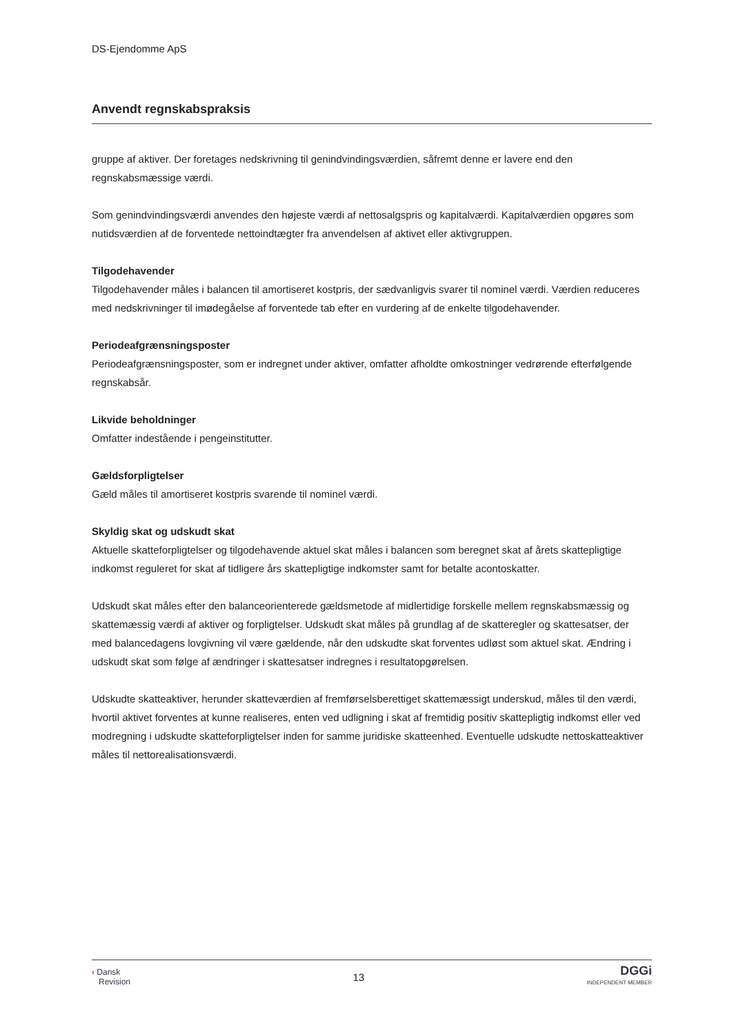DS-Ejendomme ApS
Anvendt regnskabspraksis
gruppe af aktiver. Der foretages nedskrivning til genindvindingsværdien, såfremt denne er lavere end den regnskabsmæssige værdi.
Som genindvindingsværdi anvendes den højeste værdi af nettosalgspris og kapitalværdi. Kapitalværdien opgøres som nutidsværdien af de forventede nettoindtægter fra anvendelsen af aktivet eller aktivgruppen.
Tilgodehavender
Tilgodehavender måles i balancen til amortiseret kostpris, der sædvanligvis svarer til nominel værdi. Værdien reduceres med nedskrivninger til imødegåelse af forventede tab efter en vurdering af de enkelte tilgodehavender.
Periodeafgrænsningsposter
Periodeafgrænsningsposter, som er indregnet under aktiver, omfatter afholdte omkostninger vedrørende efterfølgende regnskabsår.
Likvide beholdninger
Omfatter indestående i pengeinstitutter.
Gældsforpligtelser
Gæld måles til amortiseret kostpris svarende til nominel værdi.
Skyldig skat og udskudt skat
Aktuelle skatteforpligtelser og tilgodehavende aktuel skat måles i balancen som beregnet skat af årets skattepligtige indkomst reguleret for skat af tidligere års skattepligtige indkomster samt for betalte acontoskatter.
Udskudt skat måles efter den balanceorienterede gældsmetode af midlertidige forskelle mellem regnskabsmæssig og skattemæssig værdi af aktiver og forpligtelser. Udskudt skat måles på grundlag af de skatteregler og skattesatser, der med balancedagens lovgivning vil være gældende, når den udskudte skat forventes udløst som aktuel skat. Ændring i udskudt skat som følge af ændringer i skattesatser indregnes i resultatopgørelsen.
Udskudte skatteaktiver, herunder skatteværdien af fremførselsberettiget skattemæssigt underskud, måles til den værdi, hvortil aktivet forventes at kunne realiseres, enten ved udligning i skat af fremtidig positiv skattepligtig indkomst eller ved modregning i udskudte skatteforpligtelser inden for samme juridiske skatteenhed. Eventuelle udskudte nettoskatteaktiver måles til nettorealisationsværdi.
‹ Dansk
Revision
13
DGGi
INDEPENDENT MEMBER